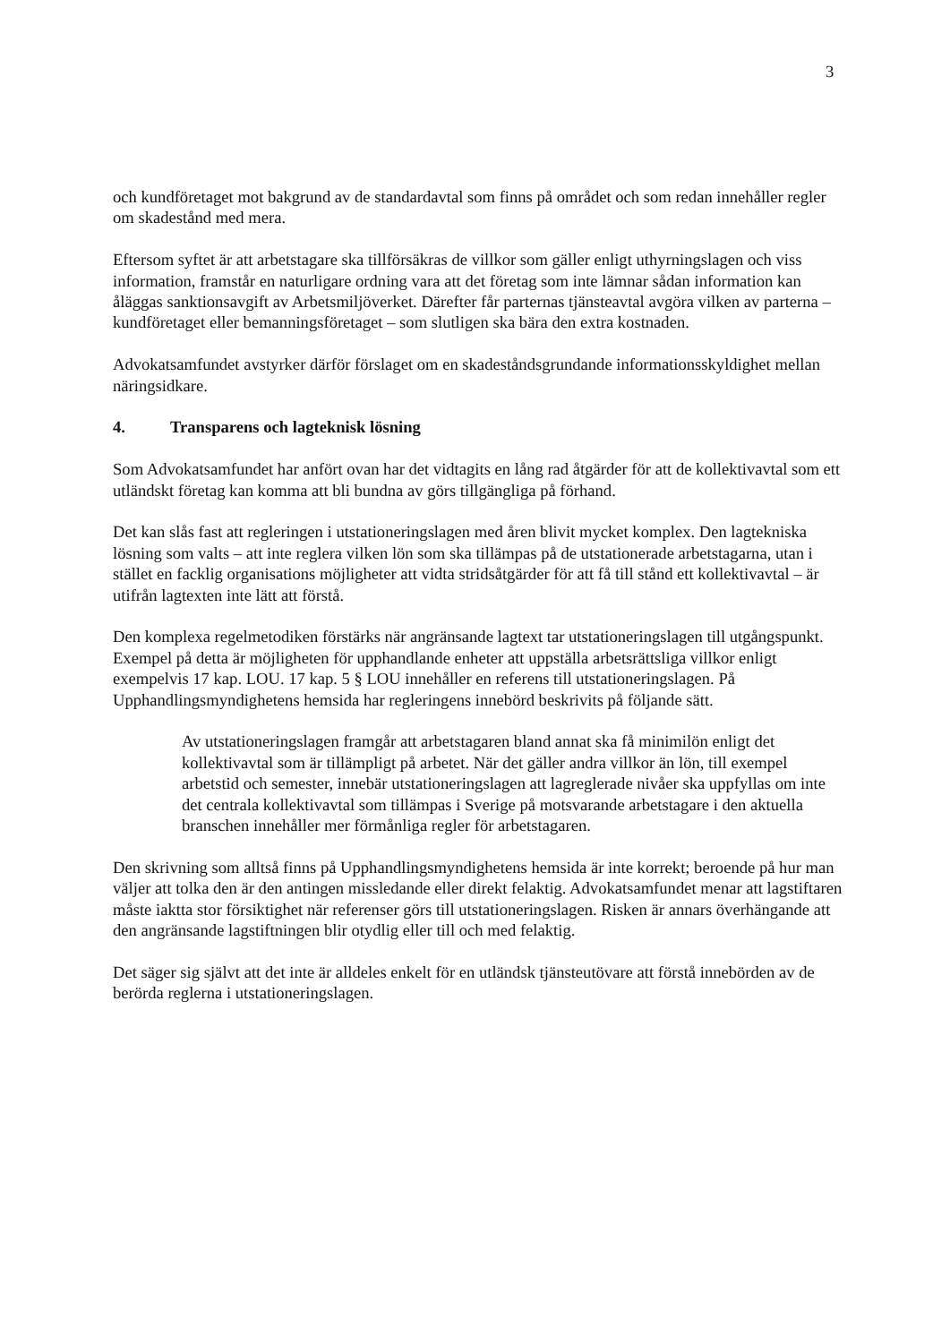3
och kundföretaget mot bakgrund av de standardavtal som finns på området och som redan innehåller regler om skadestånd med mera.
Eftersom syftet är att arbetstagare ska tillförsäkras de villkor som gäller enligt uthyrningslagen och viss information, framstår en naturligare ordning vara att det företag som inte lämnar sådan information kan åläggas sanktionsavgift av Arbetsmiljöverket. Därefter får parternas tjänsteavtal avgöra vilken av parterna – kundföretaget eller bemanningsföretaget – som slutligen ska bära den extra kostnaden.
Advokatsamfundet avstyrker därför förslaget om en skadeståndsgrundande informationsskyldighet mellan näringsidkare.
4. Transparens och lagteknisk lösning
Som Advokatsamfundet har anfört ovan har det vidtagits en lång rad åtgärder för att de kollektivavtal som ett utländskt företag kan komma att bli bundna av görs tillgängliga på förhand.
Det kan slås fast att regleringen i utstationeringslagen med åren blivit mycket komplex. Den lagtekniska lösning som valts – att inte reglera vilken lön som ska tillämpas på de utstationerade arbetstagarna, utan i stället en facklig organisations möjligheter att vidta stridsåtgärder för att få till stånd ett kollektivavtal – är utifrån lagtexten inte lätt att förstå.
Den komplexa regelmetodiken förstärks när angränsande lagtext tar utstationeringslagen till utgångspunkt. Exempel på detta är möjligheten för upphandlande enheter att uppställa arbetsrättsliga villkor enligt exempelvis 17 kap. LOU. 17 kap. 5 § LOU innehåller en referens till utstationeringslagen. På Upphandlingsmyndighetens hemsida har regleringens innebörd beskrivits på följande sätt.
Av utstationeringslagen framgår att arbetstagaren bland annat ska få minimilön enligt det kollektivavtal som är tillämpligt på arbetet. När det gäller andra villkor än lön, till exempel arbetstid och semester, innebär utstationeringslagen att lagreglerade nivåer ska uppfyllas om inte det centrala kollektivavtal som tillämpas i Sverige på motsvarande arbetstagare i den aktuella branschen innehåller mer förmånliga regler för arbetstagaren.
Den skrivning som alltså finns på Upphandlingsmyndighetens hemsida är inte korrekt; beroende på hur man väljer att tolka den är den antingen missledande eller direkt felaktig. Advokatsamfundet menar att lagstiftaren måste iaktta stor försiktighet när referenser görs till utstationeringslagen. Risken är annars överhängande att den angränsande lagstiftningen blir otydlig eller till och med felaktig.
Det säger sig självt att det inte är alldeles enkelt för en utländsk tjänsteutövare att förstå innebörden av de berörda reglerna i utstationeringslagen.